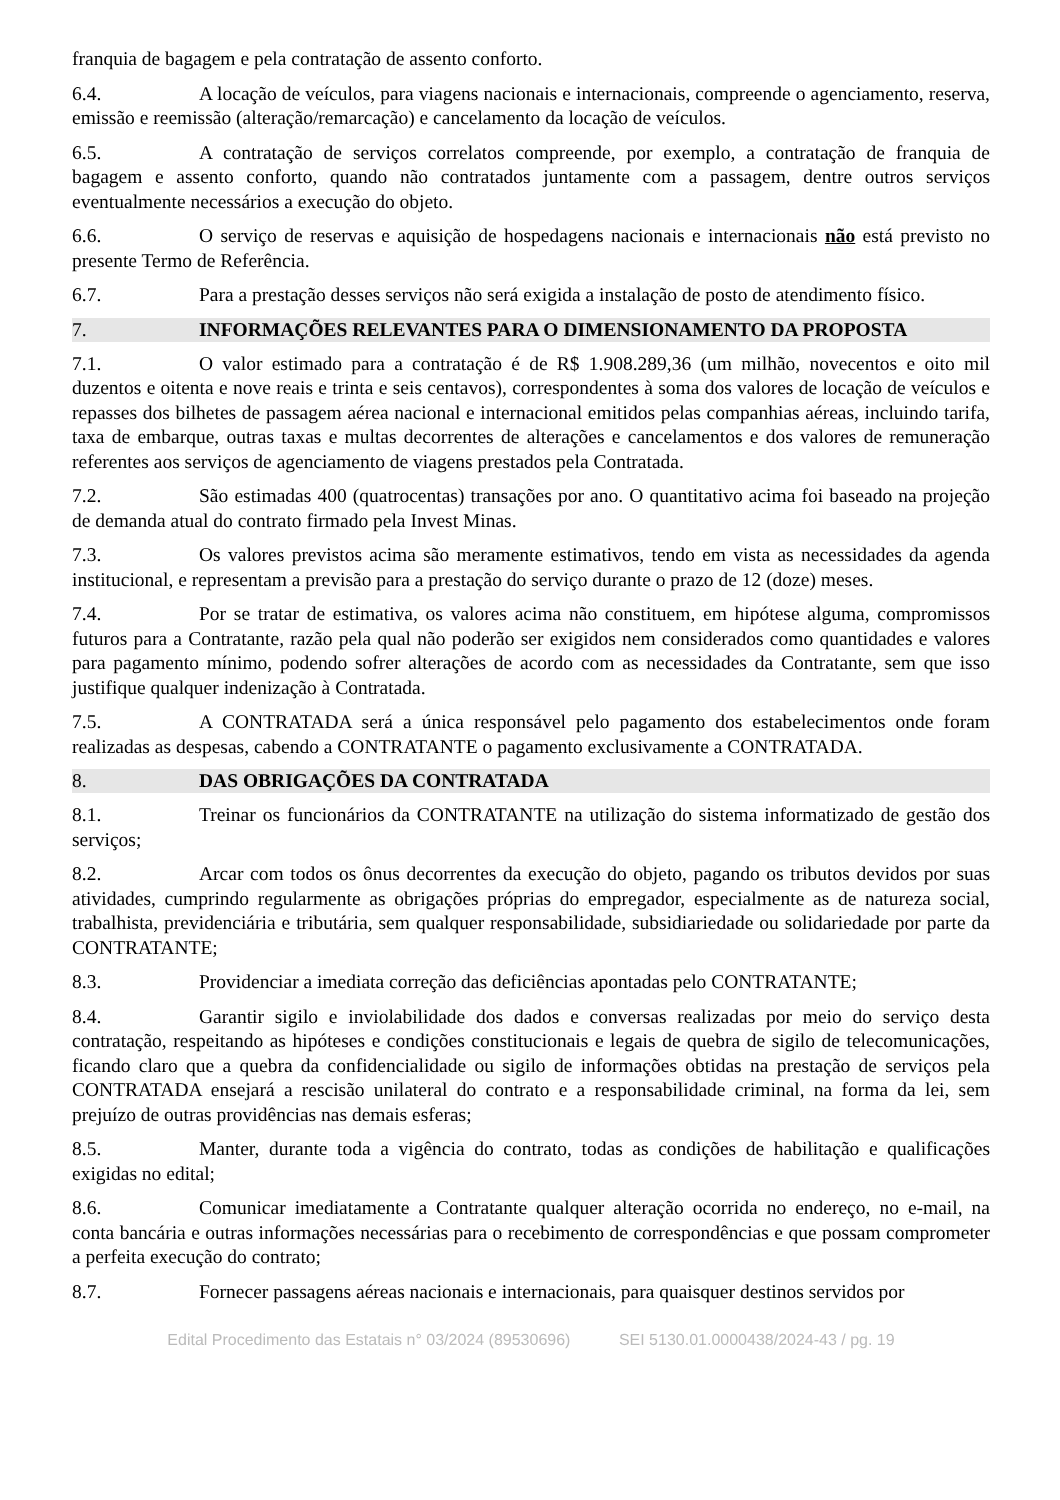franquia de bagagem e pela contratação de assento conforto.
6.4. A locação de veículos, para viagens nacionais e internacionais, compreende o agenciamento, reserva, emissão e reemissão (alteração/remarcação) e cancelamento da locação de veículos.
6.5. A contratação de serviços correlatos compreende, por exemplo, a contratação de franquia de bagagem e assento conforto, quando não contratados juntamente com a passagem, dentre outros serviços eventualmente necessários a execução do objeto.
6.6. O serviço de reservas e aquisição de hospedagens nacionais e internacionais não está previsto no presente Termo de Referência.
6.7. Para a prestação desses serviços não será exigida a instalação de posto de atendimento físico.
7. INFORMAÇÕES RELEVANTES PARA O DIMENSIONAMENTO DA PROPOSTA
7.1. O valor estimado para a contratação é de R$ 1.908.289,36 (um milhão, novecentos e oito mil duzentos e oitenta e nove reais e trinta e seis centavos), correspondentes à soma dos valores de locação de veículos e repasses dos bilhetes de passagem aérea nacional e internacional emitidos pelas companhias aéreas, incluindo tarifa, taxa de embarque, outras taxas e multas decorrentes de alterações e cancelamentos e dos valores de remuneração referentes aos serviços de agenciamento de viagens prestados pela Contratada.
7.2. São estimadas 400 (quatrocentas) transações por ano. O quantitativo acima foi baseado na projeção de demanda atual do contrato firmado pela Invest Minas.
7.3. Os valores previstos acima são meramente estimativos, tendo em vista as necessidades da agenda institucional, e representam a previsão para a prestação do serviço durante o prazo de 12 (doze) meses.
7.4. Por se tratar de estimativa, os valores acima não constituem, em hipótese alguma, compromissos futuros para a Contratante, razão pela qual não poderão ser exigidos nem considerados como quantidades e valores para pagamento mínimo, podendo sofrer alterações de acordo com as necessidades da Contratante, sem que isso justifique qualquer indenização à Contratada.
7.5. A CONTRATADA será a única responsável pelo pagamento dos estabelecimentos onde foram realizadas as despesas, cabendo a CONTRATANTE o pagamento exclusivamente a CONTRATADA.
8. DAS OBRIGAÇÕES DA CONTRATADA
8.1. Treinar os funcionários da CONTRATANTE na utilização do sistema informatizado de gestão dos serviços;
8.2. Arcar com todos os ônus decorrentes da execução do objeto, pagando os tributos devidos por suas atividades, cumprindo regularmente as obrigações próprias do empregador, especialmente as de natureza social, trabalhista, previdenciária e tributária, sem qualquer responsabilidade, subsidiariedade ou solidariedade por parte da CONTRATANTE;
8.3. Providenciar a imediata correção das deficiências apontadas pelo CONTRATANTE;
8.4. Garantir sigilo e inviolabilidade dos dados e conversas realizadas por meio do serviço desta contratação, respeitando as hipóteses e condições constitucionais e legais de quebra de sigilo de telecomunicações, ficando claro que a quebra da confidencialidade ou sigilo de informações obtidas na prestação de serviços pela CONTRATADA ensejará a rescisão unilateral do contrato e a responsabilidade criminal, na forma da lei, sem prejuízo de outras providências nas demais esferas;
8.5. Manter, durante toda a vigência do contrato, todas as condições de habilitação e qualificações exigidas no edital;
8.6. Comunicar imediatamente a Contratante qualquer alteração ocorrida no endereço, no e-mail, na conta bancária e outras informações necessárias para o recebimento de correspondências e que possam comprometer a perfeita execução do contrato;
8.7. Fornecer passagens aéreas nacionais e internacionais, para quaisquer destinos servidos por
Edital Procedimento das Estatais n° 03/2024 (89530696) SEI 5130.01.0000438/2024-43 / pg. 19